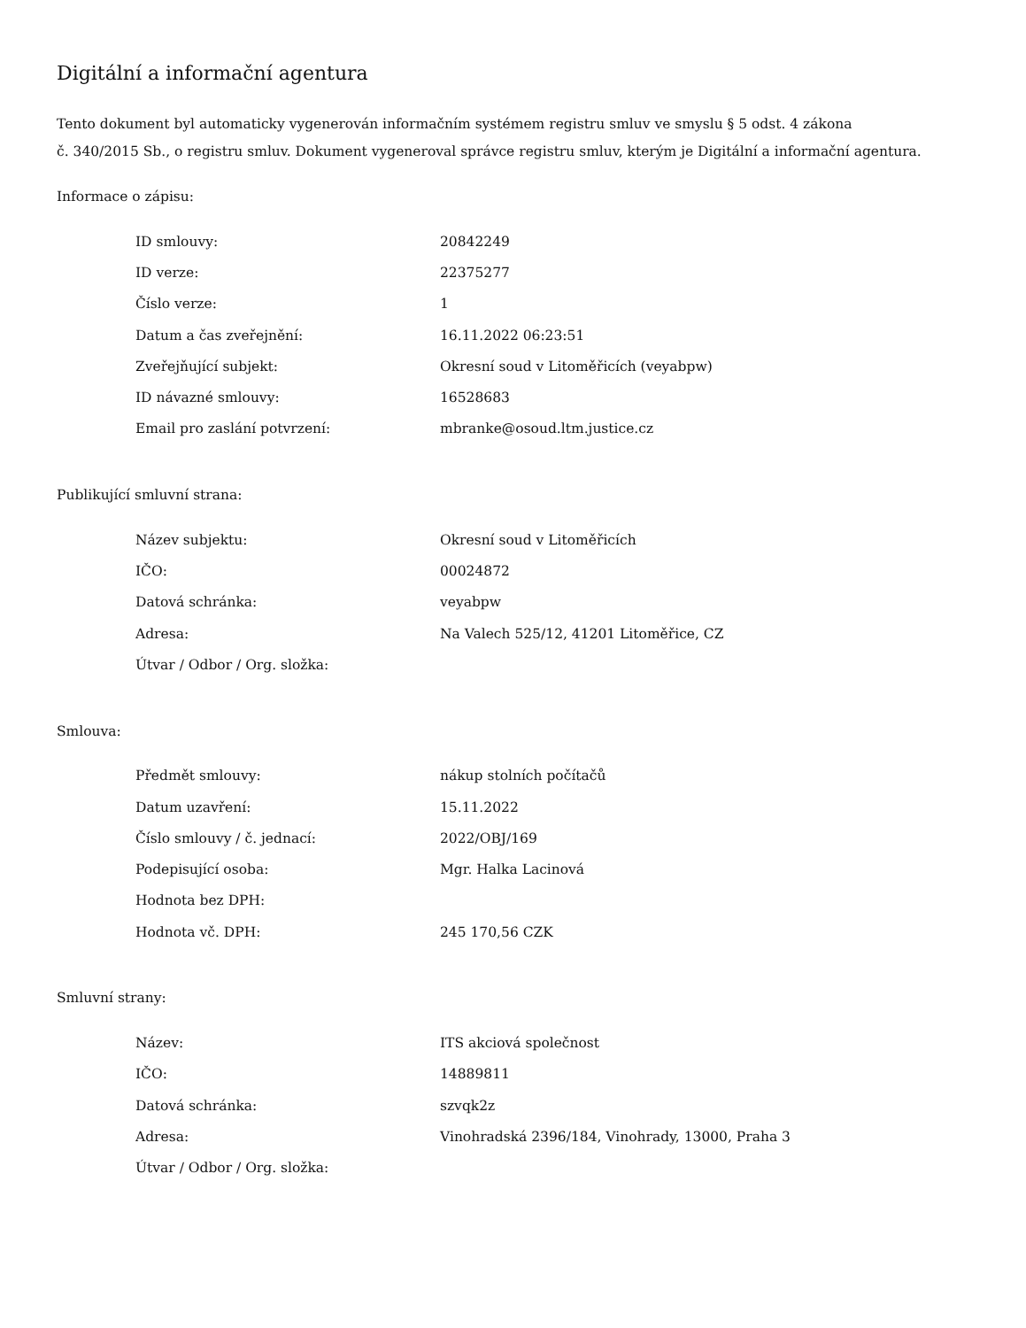Digitální a informační agentura
Tento dokument byl automaticky vygenerován informačním systémem registru smluv ve smyslu § 5 odst. 4 zákona
č. 340/2015 Sb., o registru smluv. Dokument vygeneroval správce registru smluv, kterým je Digitální a informační agentura.
Informace o zápisu:
| ID smlouvy: | 20842249 |
| ID verze: | 22375277 |
| Číslo verze: | 1 |
| Datum a čas zveřejnění: | 16.11.2022 06:23:51 |
| Zveřejňující subjekt: | Okresní soud v Litoměřicích (veyabpw) |
| ID návazné smlouvy: | 16528683 |
| Email pro zaslání potvrzení: | mbranke@osoud.ltm.justice.cz |
Publikující smluvní strana:
| Název subjektu: | Okresní soud v Litoměřicích |
| IČO: | 00024872 |
| Datová schránka: | veyabpw |
| Adresa: | Na Valech 525/12, 41201 Litoměřice, CZ |
| Útvar / Odbor / Org. složka: | |
Smlouva:
| Předmět smlouvy: | nákup stolních počítačů |
| Datum uzavření: | 15.11.2022 |
| Číslo smlouvy / č. jednací: | 2022/OBJ/169 |
| Podepisující osoba: | Mgr. Halka Lacinová |
| Hodnota bez DPH: | |
| Hodnota vč. DPH: | 245 170,56 CZK |
Smluvní strany:
| Název: | ITS akciová společnost |
| IČO: | 14889811 |
| Datová schránka: | szvqk2z |
| Adresa: | Vinohradská 2396/184, Vinohrady, 13000, Praha 3 |
| Útvar / Odbor / Org. složka: | |